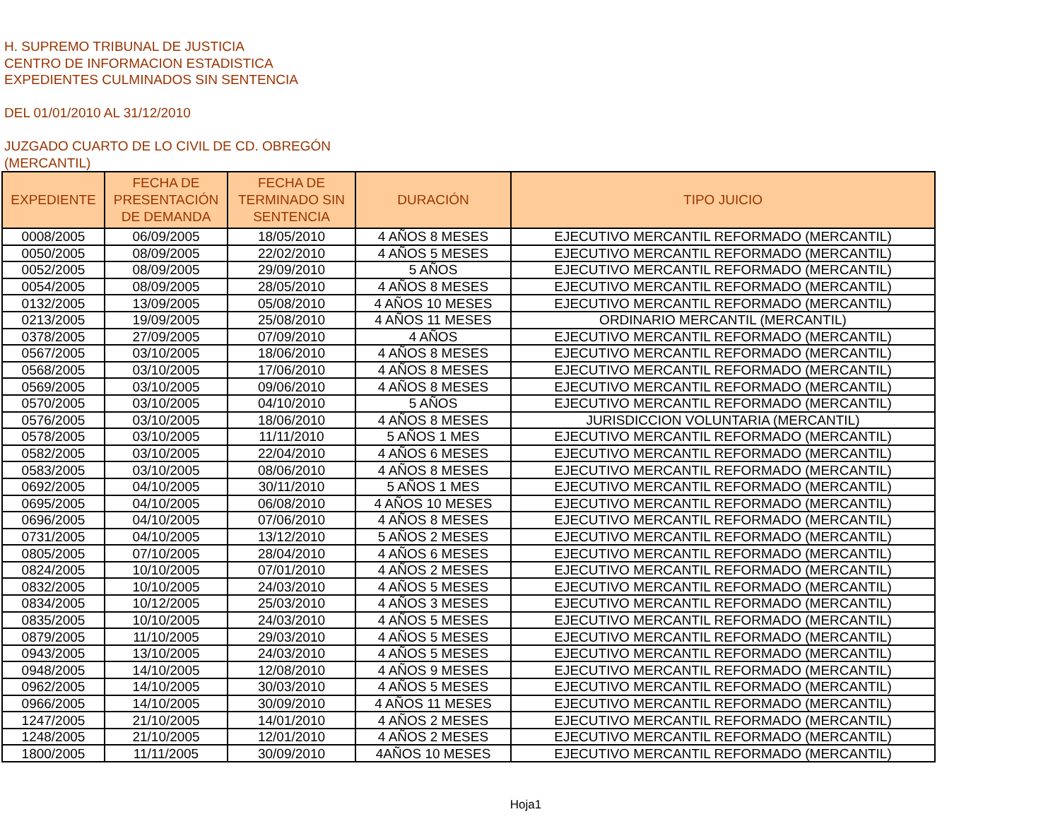H. SUPREMO TRIBUNAL DE JUSTICIA
CENTRO DE INFORMACION ESTADISTICA
EXPEDIENTES CULMINADOS SIN SENTENCIA
DEL 01/01/2010 AL 31/12/2010
JUZGADO CUARTO DE LO CIVIL DE CD. OBREGÓN
(MERCANTIL)
| EXPEDIENTE | FECHA DE PRESENTACIÓN DE DEMANDA | FECHA DE TERMINADO SIN SENTENCIA | DURACIÓN | TIPO JUICIO |
| --- | --- | --- | --- | --- |
| 0008/2005 | 06/09/2005 | 18/05/2010 | 4 AÑOS 8 MESES | EJECUTIVO MERCANTIL REFORMADO (MERCANTIL) |
| 0050/2005 | 08/09/2005 | 22/02/2010 | 4 AÑOS 5 MESES | EJECUTIVO MERCANTIL REFORMADO (MERCANTIL) |
| 0052/2005 | 08/09/2005 | 29/09/2010 | 5 AÑOS | EJECUTIVO MERCANTIL REFORMADO (MERCANTIL) |
| 0054/2005 | 08/09/2005 | 28/05/2010 | 4 AÑOS 8 MESES | EJECUTIVO MERCANTIL REFORMADO (MERCANTIL) |
| 0132/2005 | 13/09/2005 | 05/08/2010 | 4 AÑOS 10 MESES | EJECUTIVO MERCANTIL REFORMADO (MERCANTIL) |
| 0213/2005 | 19/09/2005 | 25/08/2010 | 4 AÑOS 11 MESES | ORDINARIO MERCANTIL (MERCANTIL) |
| 0378/2005 | 27/09/2005 | 07/09/2010 | 4 AÑOS | EJECUTIVO MERCANTIL REFORMADO (MERCANTIL) |
| 0567/2005 | 03/10/2005 | 18/06/2010 | 4 AÑOS 8 MESES | EJECUTIVO MERCANTIL REFORMADO (MERCANTIL) |
| 0568/2005 | 03/10/2005 | 17/06/2010 | 4 AÑOS 8 MESES | EJECUTIVO MERCANTIL REFORMADO (MERCANTIL) |
| 0569/2005 | 03/10/2005 | 09/06/2010 | 4 AÑOS 8 MESES | EJECUTIVO MERCANTIL REFORMADO (MERCANTIL) |
| 0570/2005 | 03/10/2005 | 04/10/2010 | 5 AÑOS | EJECUTIVO MERCANTIL REFORMADO (MERCANTIL) |
| 0576/2005 | 03/10/2005 | 18/06/2010 | 4 AÑOS 8 MESES | JURISDICCION VOLUNTARIA (MERCANTIL) |
| 0578/2005 | 03/10/2005 | 11/11/2010 | 5 AÑOS 1 MES | EJECUTIVO MERCANTIL REFORMADO (MERCANTIL) |
| 0582/2005 | 03/10/2005 | 22/04/2010 | 4 AÑOS 6 MESES | EJECUTIVO MERCANTIL REFORMADO (MERCANTIL) |
| 0583/2005 | 03/10/2005 | 08/06/2010 | 4 AÑOS 8 MESES | EJECUTIVO MERCANTIL REFORMADO (MERCANTIL) |
| 0692/2005 | 04/10/2005 | 30/11/2010 | 5 AÑOS 1 MES | EJECUTIVO MERCANTIL REFORMADO (MERCANTIL) |
| 0695/2005 | 04/10/2005 | 06/08/2010 | 4 AÑOS 10 MESES | EJECUTIVO MERCANTIL REFORMADO (MERCANTIL) |
| 0696/2005 | 04/10/2005 | 07/06/2010 | 4 AÑOS 8 MESES | EJECUTIVO MERCANTIL REFORMADO (MERCANTIL) |
| 0731/2005 | 04/10/2005 | 13/12/2010 | 5 AÑOS 2 MESES | EJECUTIVO MERCANTIL REFORMADO (MERCANTIL) |
| 0805/2005 | 07/10/2005 | 28/04/2010 | 4 AÑOS 6 MESES | EJECUTIVO MERCANTIL REFORMADO (MERCANTIL) |
| 0824/2005 | 10/10/2005 | 07/01/2010 | 4 AÑOS 2 MESES | EJECUTIVO MERCANTIL REFORMADO (MERCANTIL) |
| 0832/2005 | 10/10/2005 | 24/03/2010 | 4 AÑOS 5 MESES | EJECUTIVO MERCANTIL REFORMADO (MERCANTIL) |
| 0834/2005 | 10/12/2005 | 25/03/2010 | 4 AÑOS 3 MESES | EJECUTIVO MERCANTIL REFORMADO (MERCANTIL) |
| 0835/2005 | 10/10/2005 | 24/03/2010 | 4 AÑOS 5 MESES | EJECUTIVO MERCANTIL REFORMADO (MERCANTIL) |
| 0879/2005 | 11/10/2005 | 29/03/2010 | 4 AÑOS 5 MESES | EJECUTIVO MERCANTIL REFORMADO (MERCANTIL) |
| 0943/2005 | 13/10/2005 | 24/03/2010 | 4 AÑOS 5 MESES | EJECUTIVO MERCANTIL REFORMADO (MERCANTIL) |
| 0948/2005 | 14/10/2005 | 12/08/2010 | 4 AÑOS 9 MESES | EJECUTIVO MERCANTIL REFORMADO (MERCANTIL) |
| 0962/2005 | 14/10/2005 | 30/03/2010 | 4 AÑOS 5 MESES | EJECUTIVO MERCANTIL REFORMADO (MERCANTIL) |
| 0966/2005 | 14/10/2005 | 30/09/2010 | 4 AÑOS 11 MESES | EJECUTIVO MERCANTIL REFORMADO (MERCANTIL) |
| 1247/2005 | 21/10/2005 | 14/01/2010 | 4 AÑOS 2 MESES | EJECUTIVO MERCANTIL REFORMADO (MERCANTIL) |
| 1248/2005 | 21/10/2005 | 12/01/2010 | 4 AÑOS 2 MESES | EJECUTIVO MERCANTIL REFORMADO (MERCANTIL) |
| 1800/2005 | 11/11/2005 | 30/09/2010 | 4AÑOS 10 MESES | EJECUTIVO MERCANTIL REFORMADO (MERCANTIL) |
Hoja1